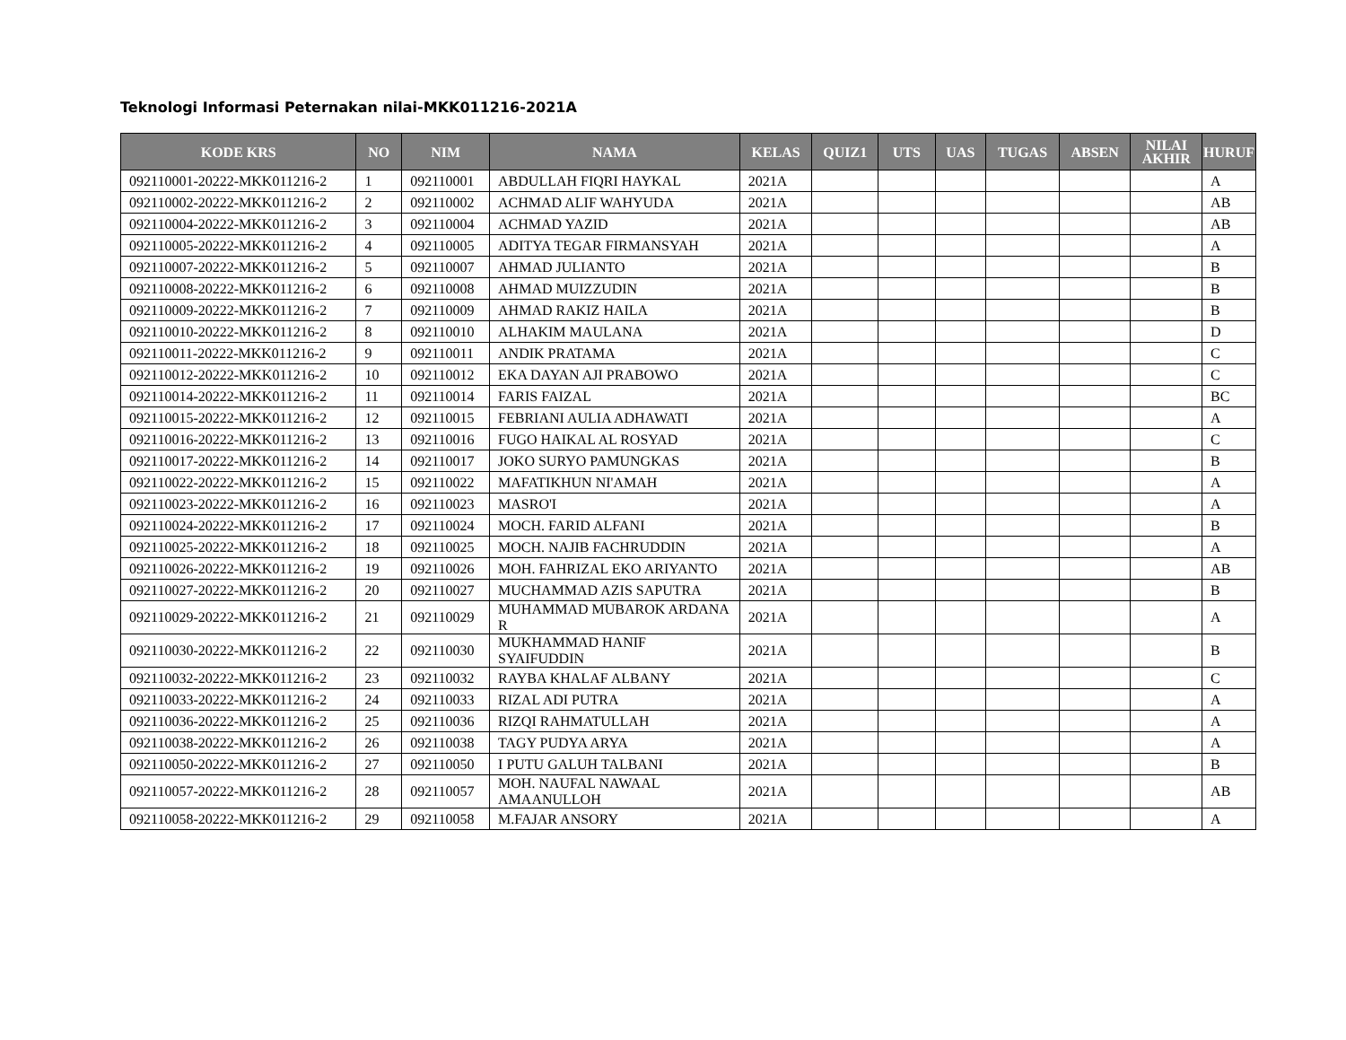Teknologi Informasi Peternakan nilai-MKK011216-2021A
| KODE KRS | NO | NIM | NAMA | KELAS | QUIZ1 | UTS | UAS | TUGAS | ABSEN | NILAI AKHIR | HURUF |
| --- | --- | --- | --- | --- | --- | --- | --- | --- | --- | --- | --- |
| 092110001-20222-MKK011216-2 | 1 | 092110001 | ABDULLAH FIQRI HAYKAL | 2021A | | | | | | | A |
| 092110002-20222-MKK011216-2 | 2 | 092110002 | ACHMAD ALIF WAHYUDA | 2021A | | | | | | | AB |
| 092110004-20222-MKK011216-2 | 3 | 092110004 | ACHMAD YAZID | 2021A | | | | | | | AB |
| 092110005-20222-MKK011216-2 | 4 | 092110005 | ADITYA TEGAR FIRMANSYAH | 2021A | | | | | | | A |
| 092110007-20222-MKK011216-2 | 5 | 092110007 | AHMAD JULIANTO | 2021A | | | | | | | B |
| 092110008-20222-MKK011216-2 | 6 | 092110008 | AHMAD MUIZZUDIN | 2021A | | | | | | | B |
| 092110009-20222-MKK011216-2 | 7 | 092110009 | AHMAD RAKIZ HAILA | 2021A | | | | | | | B |
| 092110010-20222-MKK011216-2 | 8 | 092110010 | ALHAKIM MAULANA | 2021A | | | | | | | D |
| 092110011-20222-MKK011216-2 | 9 | 092110011 | ANDIK PRATAMA | 2021A | | | | | | | C |
| 092110012-20222-MKK011216-2 | 10 | 092110012 | EKA DAYAN AJI PRABOWO | 2021A | | | | | | | C |
| 092110014-20222-MKK011216-2 | 11 | 092110014 | FARIS FAIZAL | 2021A | | | | | | | BC |
| 092110015-20222-MKK011216-2 | 12 | 092110015 | FEBRIANI AULIA ADHAWATI | 2021A | | | | | | | A |
| 092110016-20222-MKK011216-2 | 13 | 092110016 | FUGO HAIKAL AL ROSYAD | 2021A | | | | | | | C |
| 092110017-20222-MKK011216-2 | 14 | 092110017 | JOKO SURYO PAMUNGKAS | 2021A | | | | | | | B |
| 092110022-20222-MKK011216-2 | 15 | 092110022 | MAFATIKHUN NI'AMAH | 2021A | | | | | | | A |
| 092110023-20222-MKK011216-2 | 16 | 092110023 | MASRO'I | 2021A | | | | | | | A |
| 092110024-20222-MKK011216-2 | 17 | 092110024 | MOCH. FARID ALFANI | 2021A | | | | | | | B |
| 092110025-20222-MKK011216-2 | 18 | 092110025 | MOCH. NAJIB FACHRUDDIN | 2021A | | | | | | | A |
| 092110026-20222-MKK011216-2 | 19 | 092110026 | MOH. FAHRIZAL EKO ARIYANTO | 2021A | | | | | | | AB |
| 092110027-20222-MKK011216-2 | 20 | 092110027 | MUCHAMMAD AZIS SAPUTRA | 2021A | | | | | | | B |
| 092110029-20222-MKK011216-2 | 21 | 092110029 | MUHAMMAD MUBAROK ARDANA R | 2021A | | | | | | | A |
| 092110030-20222-MKK011216-2 | 22 | 092110030 | MUKHAMMAD HANIF SYAIFUDDIN | 2021A | | | | | | | B |
| 092110032-20222-MKK011216-2 | 23 | 092110032 | RAYBA KHALAF ALBANY | 2021A | | | | | | | C |
| 092110033-20222-MKK011216-2 | 24 | 092110033 | RIZAL ADI PUTRA | 2021A | | | | | | | A |
| 092110036-20222-MKK011216-2 | 25 | 092110036 | RIZQI RAHMATULLAH | 2021A | | | | | | | A |
| 092110038-20222-MKK011216-2 | 26 | 092110038 | TAGY PUDYA ARYA | 2021A | | | | | | | A |
| 092110050-20222-MKK011216-2 | 27 | 092110050 | I PUTU GALUH TALBANI | 2021A | | | | | | | B |
| 092110057-20222-MKK011216-2 | 28 | 092110057 | MOH. NAUFAL NAWAAL AMAANULLOH | 2021A | | | | | | | AB |
| 092110058-20222-MKK011216-2 | 29 | 092110058 | M.FAJAR ANSORY | 2021A | | | | | | | A |